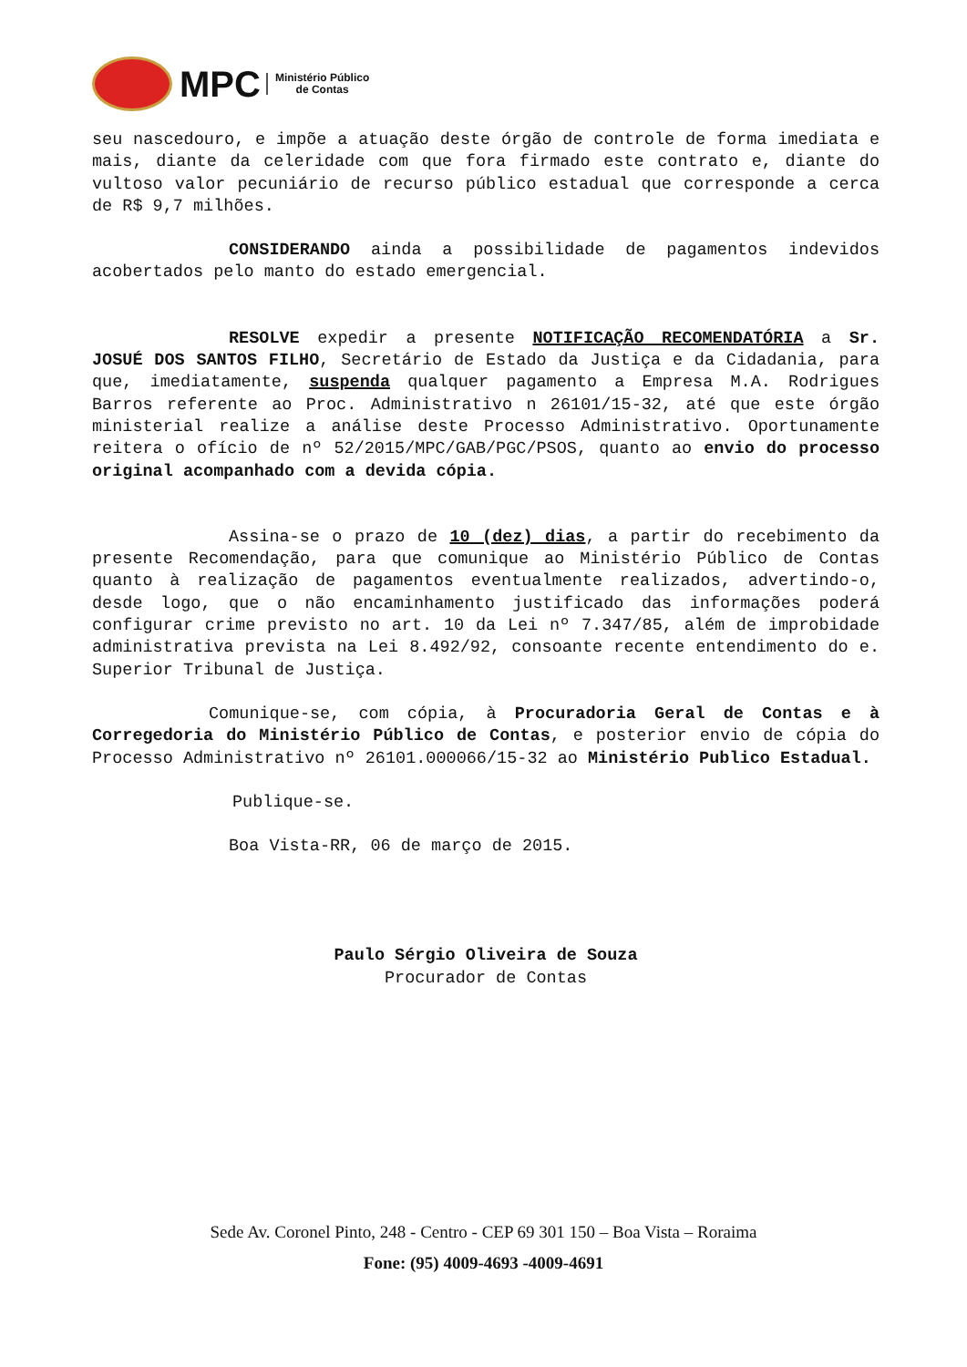MPC
Ministério Público
de Contas
seu nascedouro, e impõe a atuação deste órgão de controle de forma imediata e mais, diante da celeridade com que fora firmado este contrato e, diante do vultoso valor pecuniário de recurso público estadual que corresponde a cerca de R$ 9,7 milhões.
CONSIDERANDO ainda a possibilidade de pagamentos indevidos acobertados pelo manto do estado emergencial.
RESOLVE expedir a presente NOTIFICAÇÃO RECOMENDATÓRIA a Sr. JOSUÉ DOS SANTOS FILHO, Secretário de Estado da Justiça e da Cidadania, para que, imediatamente, suspenda qualquer pagamento a Empresa M.A. Rodrigues Barros referente ao Proc. Administrativo n 26101/15-32, até que este órgão ministerial realize a análise deste Processo Administrativo. Oportunamente reitera o ofício de nº 52/2015/MPC/GAB/PGC/PSOS, quanto ao envio do processo original acompanhado com a devida cópia.
Assina-se o prazo de 10 (dez) dias, a partir do recebimento da presente Recomendação, para que comunique ao Ministério Público de Contas quanto à realização de pagamentos eventualmente realizados, advertindo-o, desde logo, que o não encaminhamento justificado das informações poderá configurar crime previsto no art. 10 da Lei nº 7.347/85, além de improbidade administrativa prevista na Lei 8.492/92, consoante recente entendimento do e. Superior Tribunal de Justiça.
Comunique-se, com cópia, à Procuradoria Geral de Contas e à Corregedoria do Ministério Público de Contas, e posterior envio de cópia do Processo Administrativo nº 26101.000066/15-32 ao Ministério Publico Estadual.
Publique-se.
Boa Vista-RR, 06 de março de 2015.
Paulo Sérgio Oliveira de Souza
Procurador de Contas
Sede Av. Coronel Pinto, 248 - Centro - CEP 69 301 150 – Boa Vista – Roraima
Fone: (95) 4009-4693 -4009-4691